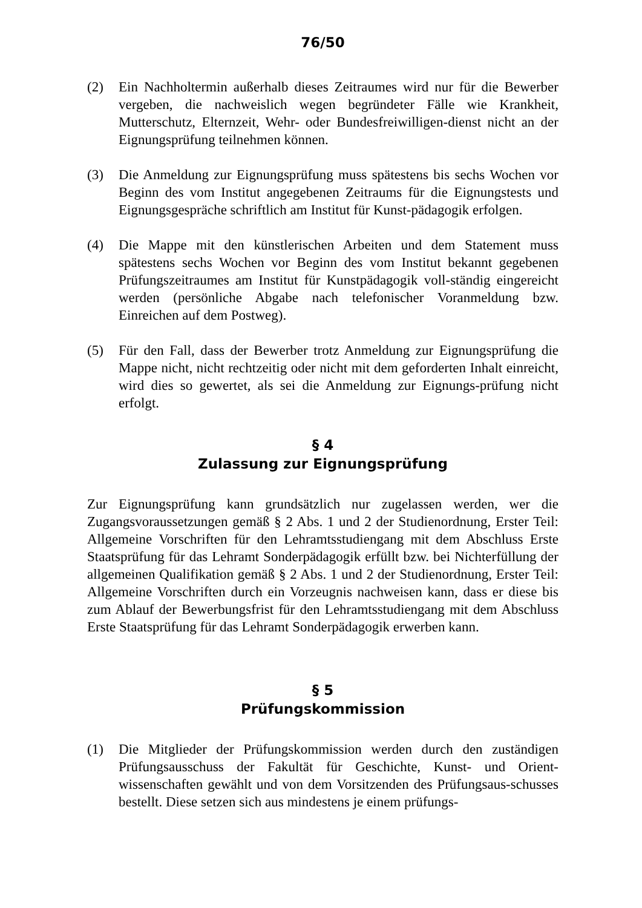76/50
(2) Ein Nachholtermin außerhalb dieses Zeitraumes wird nur für die Bewerber vergeben, die nachweislich wegen begründeter Fälle wie Krankheit, Mutterschutz, Elternzeit, Wehr- oder Bundesfreiwilligen-dienst nicht an der Eignungsprüfung teilnehmen können.
(3) Die Anmeldung zur Eignungsprüfung muss spätestens bis sechs Wochen vor Beginn des vom Institut angegebenen Zeitraums für die Eignungstests und Eignungsgespräche schriftlich am Institut für Kunst-pädagogik erfolgen.
(4) Die Mappe mit den künstlerischen Arbeiten und dem Statement muss spätestens sechs Wochen vor Beginn des vom Institut bekannt gegebenen Prüfungszeitraumes am Institut für Kunstpädagogik voll-ständig eingereicht werden (persönliche Abgabe nach telefonischer Voranmeldung bzw. Einreichen auf dem Postweg).
(5) Für den Fall, dass der Bewerber trotz Anmeldung zur Eignungsprüfung die Mappe nicht, nicht rechtzeitig oder nicht mit dem geforderten Inhalt einreicht, wird dies so gewertet, als sei die Anmeldung zur Eignungs-prüfung nicht erfolgt.
§ 4
Zulassung zur Eignungsprüfung
Zur Eignungsprüfung kann grundsätzlich nur zugelassen werden, wer die Zugangsvoraussetzungen gemäß § 2 Abs. 1 und 2 der Studienordnung, Erster Teil: Allgemeine Vorschriften für den Lehramtsstudiengang mit dem Abschluss Erste Staatsprüfung für das Lehramt Sonderpädagogik erfüllt bzw. bei Nichterfüllung der allgemeinen Qualifikation gemäß § 2 Abs. 1 und 2 der Studienordnung, Erster Teil: Allgemeine Vorschriften durch ein Vorzeugnis nachweisen kann, dass er diese bis zum Ablauf der Bewerbungsfrist für den Lehramtsstudiengang mit dem Abschluss Erste Staatsprüfung für das Lehramt Sonderpädagogik erwerben kann.
§ 5
Prüfungskommission
(1) Die Mitglieder der Prüfungskommission werden durch den zuständigen Prüfungsausschuss der Fakultät für Geschichte, Kunst- und Orient-wissenschaften gewählt und von dem Vorsitzenden des Prüfungsaus-schusses bestellt. Diese setzen sich aus mindestens je einem prüfungs-